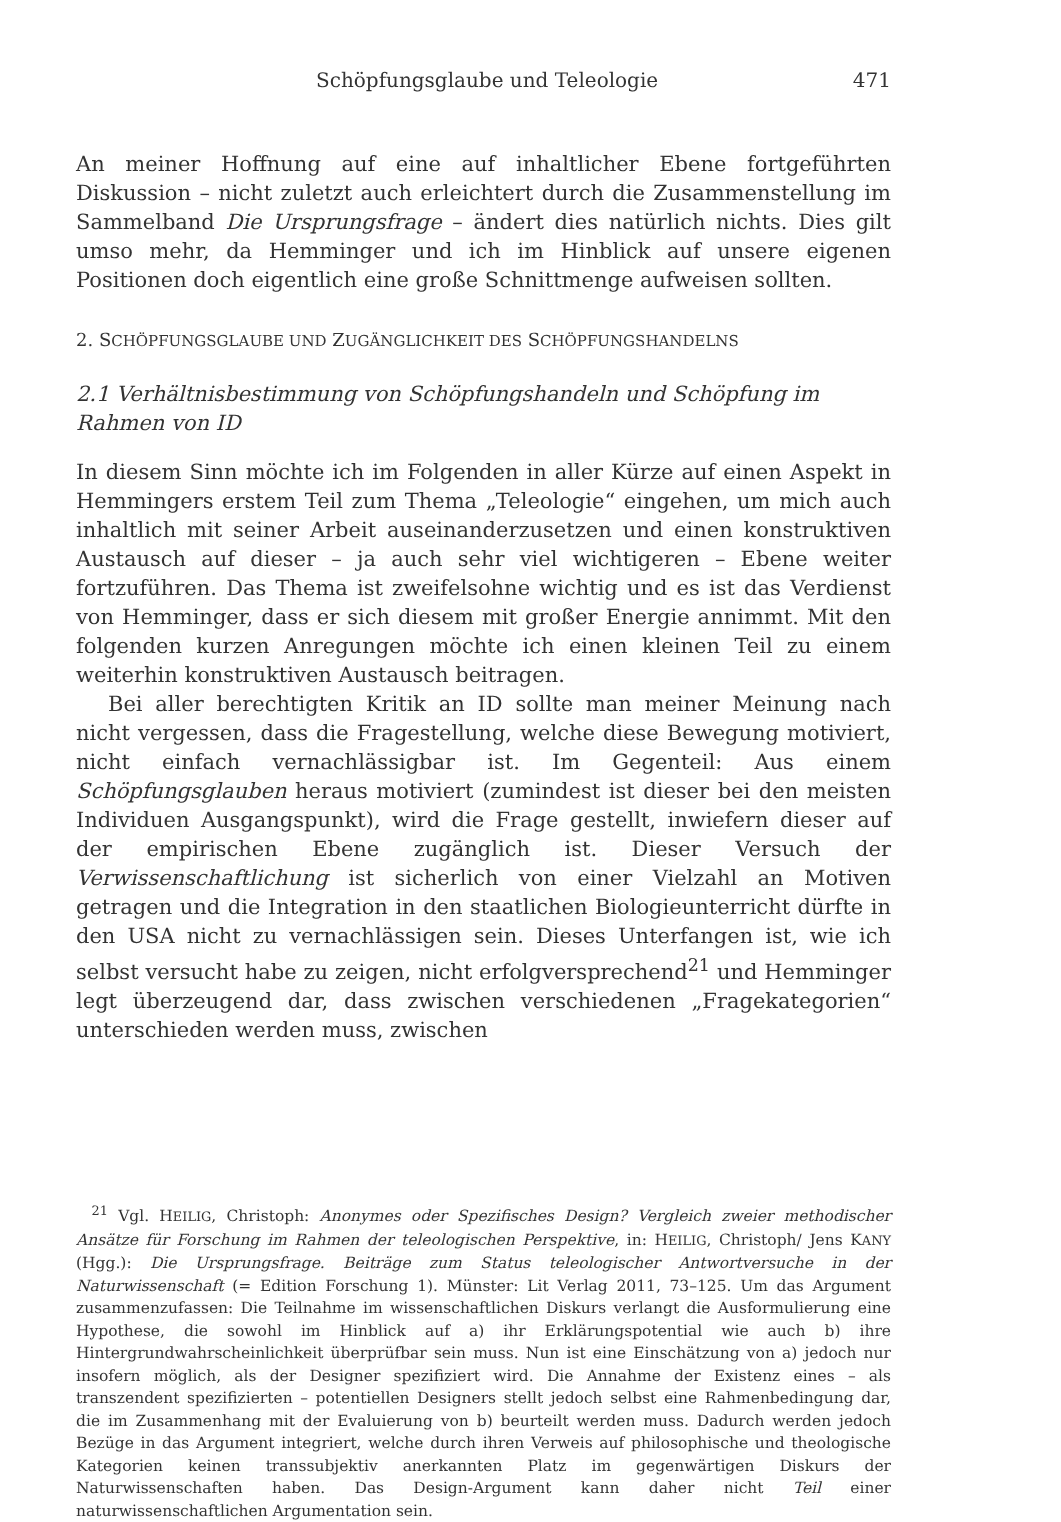Schöpfungsglaube und Teleologie 471
An meiner Hoffnung auf eine auf inhaltlicher Ebene fortgeführten Diskussion – nicht zuletzt auch erleichtert durch die Zusammenstellung im Sammelband Die Ursprungsfrage – ändert dies natürlich nichts. Dies gilt umso mehr, da Hemminger und ich im Hinblick auf unsere eigenen Positionen doch eigentlich eine große Schnittmenge aufweisen sollten.
2. SCHÖPFUNGSGLAUBE UND ZUGÄNGLICHKEIT DES SCHÖPFUNGSHANDELNS
2.1 Verhältnisbestimmung von Schöpfungshandeln und Schöpfung im Rahmen von ID
In diesem Sinn möchte ich im Folgenden in aller Kürze auf einen Aspekt in Hemmingers erstem Teil zum Thema „Teleologie“ eingehen, um mich auch inhaltlich mit seiner Arbeit auseinanderzusetzen und einen konstruktiven Austausch auf dieser – ja auch sehr viel wichtigeren – Ebene weiter fortzuführen. Das Thema ist zweifelsohne wichtig und es ist das Verdienst von Hemminger, dass er sich diesem mit großer Energie annimmt. Mit den folgenden kurzen Anregungen möchte ich einen kleinen Teil zu einem weiterhin konstruktiven Austausch beitragen.
Bei aller berechtigten Kritik an ID sollte man meiner Meinung nach nicht vergessen, dass die Fragestellung, welche diese Bewegung motiviert, nicht einfach vernachlässigbar ist. Im Gegenteil: Aus einem Schöpfungsglauben heraus motiviert (zumindest ist dieser bei den meisten Individuen Ausgangspunkt), wird die Frage gestellt, inwiefern dieser auf der empirischen Ebene zugänglich ist. Dieser Versuch der Verwissenschaftlichung ist sicherlich von einer Vielzahl an Motiven getragen und die Integration in den staatlichen Biologieunterricht dürfte in den USA nicht zu vernachlässigen sein. Dieses Unterfangen ist, wie ich selbst versucht habe zu zeigen, nicht erfolgversprechend<sup>21</sup> und Hemminger legt überzeugend dar, dass zwischen verschiedenen „Fragekategorien“ unterschieden werden muss, zwischen
 <sup>21</sup> Vgl. HEILIG, Christoph: Anonymes oder Spezifisches Design? Vergleich zweier methodischer Ansätze für Forschung im Rahmen der teleologischen Perspektive, in: HEILIG, Christoph/ Jens KANY (Hgg.): Die Ursprungsfrage. Beiträge zum Status teleologischer Antwortversuche in der Naturwissenschaft (= Edition Forschung 1). Münster: Lit Verlag 2011, 73–125. Um das Argument zusammenzufassen: Die Teilnahme im wissenschaftlichen Diskurs verlangt die Ausformulierung eine Hypothese, die sowohl im Hinblick auf a) ihr Erklärungspotential wie auch b) ihre Hintergrundwahrscheinlichkeit überprüfbar sein muss. Nun ist eine Einschätzung von a) jedoch nur insofern möglich, als der Designer spezifiziert wird. Die Annahme der Existenz eines – als transzendent spezifizierten – potentiellen Designers stellt jedoch selbst eine Rahmenbedingung dar, die im Zusammenhang mit der Evaluierung von b) beurteilt werden muss. Dadurch werden jedoch Bezüge in das Argument integriert, welche durch ihren Verweis auf philosophische und theologische Kategorien keinen transsubjektiv anerkannten Platz im gegenwärtigen Diskurs der Naturwissenschaften haben. Das Design-Argument kann daher nicht Teil einer naturwissenschaftlichen Argumentation sein.